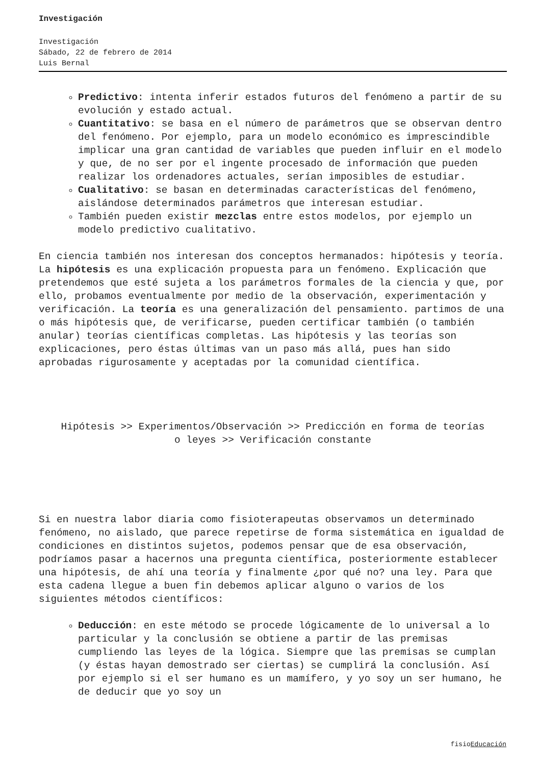Investigación
Investigación
Sábado, 22 de febrero de 2014
Luis Bernal
Predictivo: intenta inferir estados futuros del fenómeno a partir de su evolución y estado actual.
Cuantitativo: se basa en el número de parámetros que se observan dentro del fenómeno. Por ejemplo, para un modelo económico es imprescindible implicar una gran cantidad de variables que pueden influir en el modelo y que, de no ser por el ingente procesado de información que pueden realizar los ordenadores actuales, serían imposibles de estudiar.
Cualitativo: se basan en determinadas características del fenómeno, aislándose determinados parámetros que interesan estudiar.
También pueden existir mezclas entre estos modelos, por ejemplo un modelo predictivo cualitativo.
En ciencia también nos interesan dos conceptos hermanados: hipótesis y teoría. La hipótesis es una explicación propuesta para un fenómeno. Explicación que pretendemos que esté sujeta a los parámetros formales de la ciencia y que, por ello, probamos eventualmente por medio de la observación, experimentación y verificación. La teoría es una generalización del pensamiento. partimos de una o más hipótesis que, de verificarse, pueden certificar también (o también anular) teorías científicas completas. Las hipótesis y las teorías son explicaciones, pero éstas últimas van un paso más allá, pues han sido aprobadas rigurosamente y aceptadas por la comunidad científica.
Hipótesis >> Experimentos/Observación >> Predicción en forma de teorías o leyes >> Verificación constante
Si en nuestra labor diaria como fisioterapeutas observamos un determinado fenómeno, no aislado, que parece repetirse de forma sistemática en igualdad de condiciones en distintos sujetos, podemos pensar que de esa observación, podríamos pasar a hacernos una pregunta científica, posteriormente establecer una hipótesis, de ahí una teoría y finalmente ¿por qué no? una ley. Para que esta cadena llegue a buen fin debemos aplicar alguno o varios de los siguientes métodos científicos:
Deducción: en este método se procede lógicamente de lo universal a lo particular y la conclusión se obtiene a partir de las premisas cumpliendo las leyes de la lógica. Siempre que las premisas se cumplan (y éstas hayan demostrado ser ciertas) se cumplirá la conclusión. Así por ejemplo si el ser humano es un mamífero, y yo soy un ser humano, he de deducir que yo soy un
fisioEducación